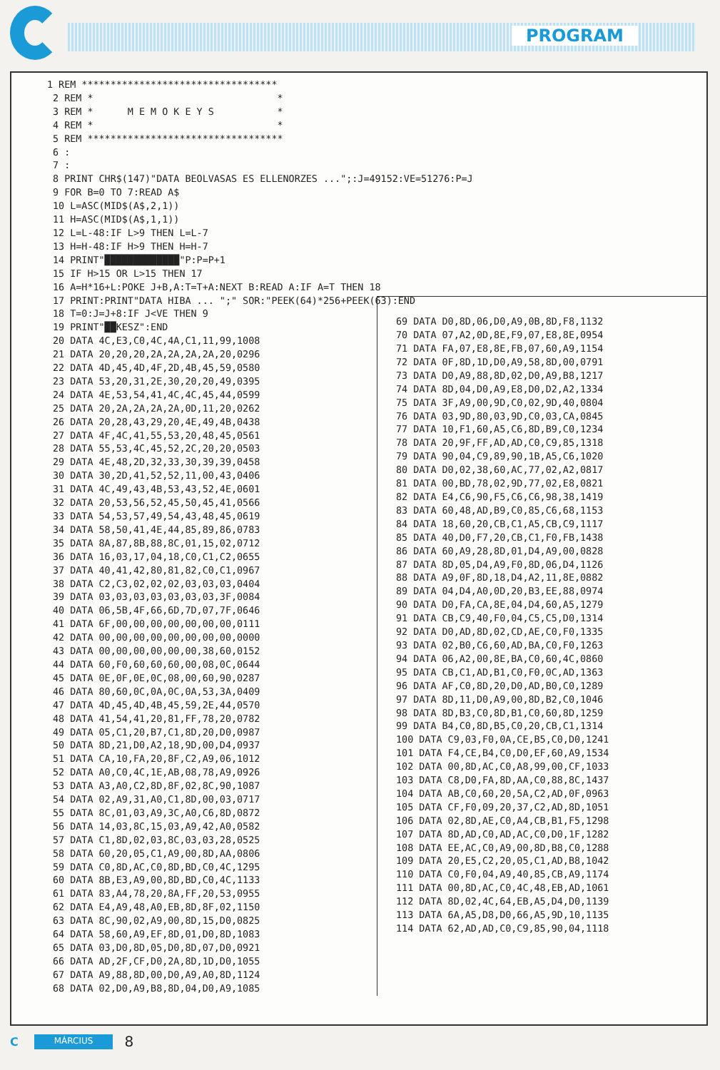PROGRAM
1 REM **********************************
 2 REM *                                *
 3 REM *      M E M O K E Y S           *
 4 REM *                                *
 5 REM **********************************
 6 :
 7 :
 8 PRINT CHR$(147)"DATA BEOLVASAS ES ELLENORZES ...";:J=49152:VE=51276:P=J
 9 FOR B=0 TO 7:READ A$
 10 L=ASC(MID$(A$,2,1))
 11 H=ASC(MID$(A$,1,1))
 12 L=L-48:IF L>9 THEN L=L-7
 13 H=H-48:IF H>9 THEN H=H-7
 14 PRINT"█████████████"P:P=P+1
 15 IF H>15 OR L>15 THEN 17
 16 A=H*16+L:POKE J+B,A:T=T+A:NEXT B:READ A:IF A=T THEN 18
 17 PRINT:PRINT"DATA HIBA ... ";" SOR:"PEEK(64)*256+PEEK(63):END
 18 T=0:J=J+8:IF J<VE THEN 9
 19 PRINT"██KESZ":END
 20 DATA 4C,E3,C0,4C,4A,C1,11,99,1008
 21 DATA 20,20,20,2A,2A,2A,2A,20,0296
 22 DATA 4D,45,4D,4F,2D,4B,45,59,0580
 23 DATA 53,20,31,2E,30,20,20,49,0395
 24 DATA 4E,53,54,41,4C,4C,45,44,0599
 25 DATA 20,2A,2A,2A,2A,0D,11,20,0262
 26 DATA 20,28,43,29,20,4E,49,4B,0438
 27 DATA 4F,4C,41,55,53,20,48,45,0561
 28 DATA 55,53,4C,45,52,2C,20,20,0503
 29 DATA 4E,48,2D,32,33,30,39,39,0458
 30 DATA 30,2D,41,52,52,11,00,43,0406
 31 DATA 4C,49,43,4B,53,43,52,4E,0601
 32 DATA 20,53,56,52,45,50,45,41,0566
 33 DATA 54,53,57,49,54,43,48,45,0619
 34 DATA 58,50,41,4E,44,85,89,86,0783
 35 DATA 8A,87,8B,88,8C,01,15,02,0712
 36 DATA 16,03,17,04,18,C0,C1,C2,0655
 37 DATA 40,41,42,80,81,82,C0,C1,0967
 38 DATA C2,C3,02,02,02,03,03,03,0404
 39 DATA 03,03,03,03,03,03,03,3F,0084
 40 DATA 06,5B,4F,66,6D,7D,07,7F,0646
 41 DATA 6F,00,00,00,00,00,00,00,0111
 42 DATA 00,00,00,00,00,00,00,00,0000
 43 DATA 00,00,00,00,00,00,38,60,0152
 44 DATA 60,F0,60,60,60,00,08,0C,0644
 45 DATA 0E,0F,0E,0C,08,00,60,90,0287
 46 DATA 80,60,0C,0A,0C,0A,53,3A,0409
 47 DATA 4D,45,4D,4B,45,59,2E,44,0570
 48 DATA 41,54,41,20,81,FF,78,20,0782
 49 DATA 05,C1,20,B7,C1,8D,20,D0,0987
 50 DATA 8D,21,D0,A2,18,9D,00,D4,0937
 51 DATA CA,10,FA,20,8F,C2,A9,06,1012
 52 DATA A0,C0,4C,1E,AB,08,78,A9,0926
 53 DATA A3,A0,C2,8D,8F,02,8C,90,1087
 54 DATA 02,A9,31,A0,C1,8D,00,03,0717
 55 DATA 8C,01,03,A9,3C,A0,C6,8D,0872
 56 DATA 14,03,8C,15,03,A9,42,A0,0582
 57 DATA C1,8D,02,03,8C,03,03,28,0525
 58 DATA 60,20,05,C1,A9,00,8D,AA,0806
 59 DATA C0,8D,AC,C0,8D,BD,C0,4C,1295
 60 DATA 8B,E3,A9,00,8D,BD,C0,4C,1133
 61 DATA 83,A4,78,20,8A,FF,20,53,0955
 62 DATA E4,A9,48,A0,EB,8D,8F,02,1150
 63 DATA 8C,90,02,A9,00,8D,15,D0,0825
 64 DATA 58,60,A9,EF,8D,01,D0,8D,1083
 65 DATA 03,D0,8D,05,D0,8D,07,D0,0921
 66 DATA AD,2F,CF,D0,2A,8D,1D,D0,1055
 67 DATA A9,88,8D,00,D0,A9,A0,8D,1124
 68 DATA 02,D0,A9,B8,8D,04,D0,A9,1085
 69 DATA D0,8D,06,D0,A9,0B,8D,F8,1132
 70 DATA 07,A2,0D,8E,F9,07,E8,8E,0954
 71 DATA FA,07,E8,8E,FB,07,60,A9,1154
 72 DATA 0F,8D,1D,D0,A9,58,8D,00,0791
 73 DATA D0,A9,88,8D,02,D0,A9,B8,1217
 74 DATA 8D,04,D0,A9,E8,D0,D2,A2,1334
 75 DATA 3F,A9,00,9D,C0,02,9D,40,0804
 76 DATA 03,9D,80,03,9D,C0,03,CA,0845
 77 DATA 10,F1,60,A5,C6,8D,B9,C0,1234
 78 DATA 20,9F,FF,AD,AD,C0,C9,85,1318
 79 DATA 90,04,C9,89,90,1B,A5,C6,1020
 80 DATA D0,02,38,60,AC,77,02,A2,0817
 81 DATA 00,BD,78,02,9D,77,02,E8,0821
 82 DATA E4,C6,90,F5,C6,C6,98,38,1419
 83 DATA 60,48,AD,B9,C0,85,C6,68,1153
 84 DATA 18,60,20,CB,C1,A5,CB,C9,1117
 85 DATA 40,D0,F7,20,CB,C1,F0,FB,1438
 86 DATA 60,A9,28,8D,01,D4,A9,00,0828
 87 DATA 8D,05,D4,A9,F0,8D,06,D4,1126
 88 DATA A9,0F,8D,18,D4,A2,11,8E,0882
 89 DATA 04,D4,A0,0D,20,B3,EE,88,0974
 90 DATA D0,FA,CA,8E,04,D4,60,A5,1279
 91 DATA CB,C9,40,F0,04,C5,C5,D0,1314
 92 DATA D0,AD,8D,02,CD,AE,C0,F0,1335
 93 DATA 02,B0,C6,60,AD,BA,C0,F0,1263
 94 DATA 06,A2,00,8E,BA,C0,60,4C,0860
 95 DATA CB,C1,AD,B1,C0,F0,0C,AD,1363
 96 DATA AF,C0,8D,20,D0,AD,B0,C0,1289
 97 DATA 8D,11,D0,A9,00,8D,B2,C0,1046
 98 DATA 8D,B3,C0,8D,B1,C0,60,8D,1259
 99 DATA B4,C0,8D,B5,C0,20,CB,C1,1314
 100 DATA C9,03,F0,0A,CE,B5,C0,D0,1241
 101 DATA F4,CE,B4,C0,D0,EF,60,A9,1534
 102 DATA 00,8D,AC,C0,A8,99,00,CF,1033
 103 DATA C8,D0,FA,8D,AA,C0,88,8C,1437
 104 DATA AB,C0,60,20,5A,C2,AD,0F,0963
 105 DATA CF,F0,09,20,37,C2,AD,8D,1051
 106 DATA 02,8D,AE,C0,A4,CB,B1,F5,1298
 107 DATA 8D,AD,C0,AD,AC,C0,D0,1F,1282
 108 DATA EE,AC,C0,A9,00,8D,B8,C0,1288
 109 DATA 20,E5,C2,20,05,C1,AD,B8,1042
 110 DATA C0,F0,04,A9,40,85,CB,A9,1174
 111 DATA 00,8D,AC,C0,4C,48,EB,AD,1061
 112 DATA 8D,02,4C,64,EB,A5,D4,D0,1139
 113 DATA 6A,A5,D8,D0,66,A5,9D,10,1135
 114 DATA 62,AD,AD,C0,C9,85,90,04,1118
C MÁRCIUS 8